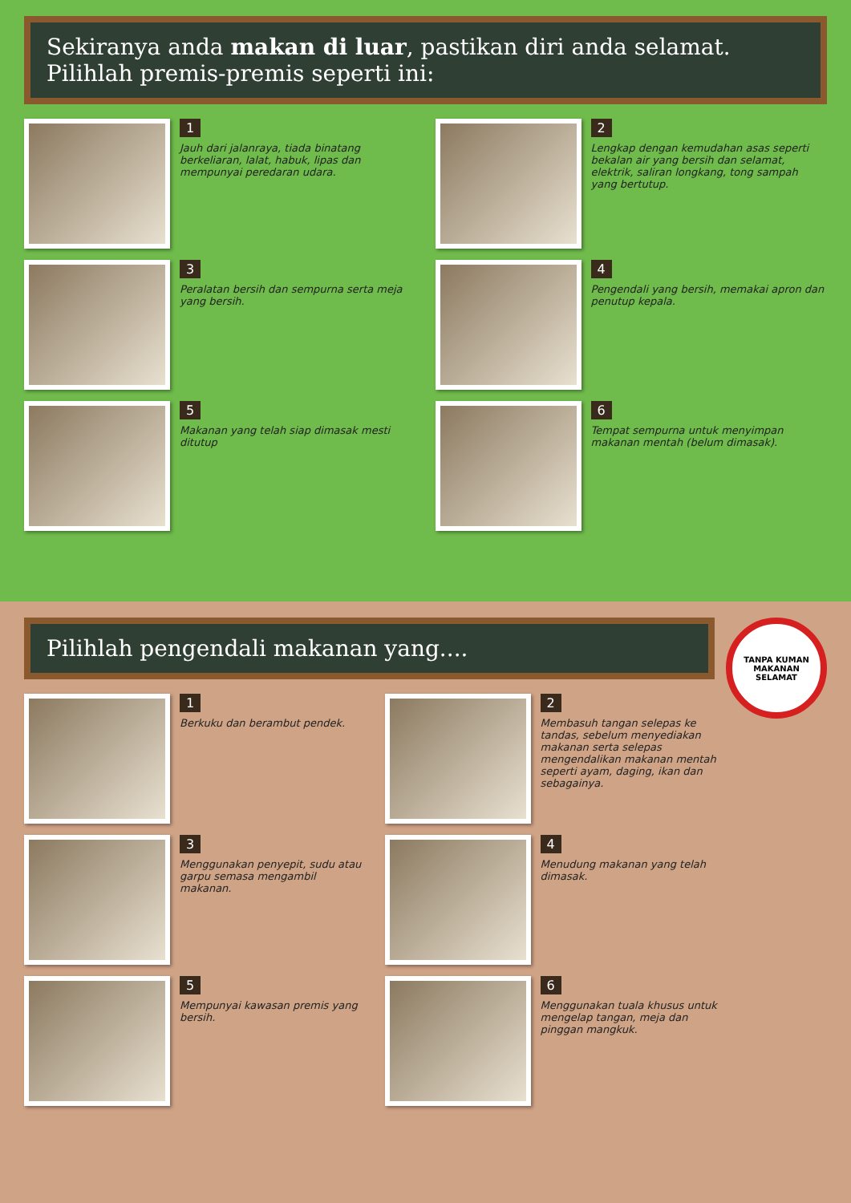Sekiranya anda makan di luar, pastikan diri anda selamat. Pilihlah premis-premis seperti ini:
1
Jauh dari jalanraya, tiada binatang berkeliaran, lalat, habuk, lipas dan mempunyai peredaran udara.
2
Lengkap dengan kemudahan asas seperti bekalan air yang bersih dan selamat, elektrik, saliran longkang, tong sampah yang bertutup.
3
Peralatan bersih dan sempurna serta meja yang bersih.
4
Pengendali yang bersih, memakai apron dan penutup kepala.
5
Makanan yang telah siap dimasak mesti ditutup
6
Tempat sempurna untuk menyimpan makanan mentah (belum dimasak).
TANPA KUMAN
MAKANAN SELAMAT
Pilihlah pengendali makanan yang....
1
Berkuku dan berambut pendek.
2
Membasuh tangan selepas ke tandas, sebelum menyediakan makanan serta selepas mengendalikan makanan mentah seperti ayam, daging, ikan dan sebagainya.
3
Menggunakan penyepit, sudu atau garpu semasa mengambil makanan.
4
Menudung makanan yang telah dimasak.
5
Mempunyai kawasan premis yang bersih.
6
Menggunakan tuala khusus untuk mengelap tangan, meja dan pinggan mangkuk.